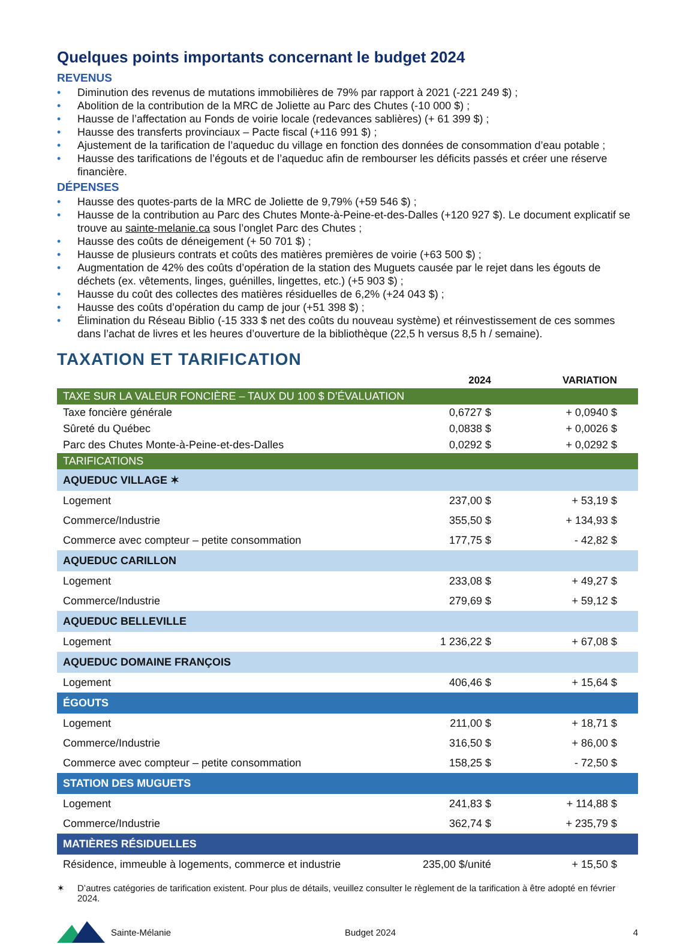Quelques points importants concernant le budget 2024
REVENUS
• Diminution des revenus de mutations immobilières de 79% par rapport à 2021 (-221 249 $) ;
• Abolition de la contribution de la MRC de Joliette au Parc des Chutes (-10 000 $) ;
• Hausse de l’affectation au Fonds de voirie locale (redevances sablières) (+ 61 399 $) ;
• Hausse des transferts provinciaux – Pacte fiscal (+116 991 $) ;
• Ajustement de la tarification de l’aqueduc du village en fonction des données de consommation d’eau potable ;
• Hausse des tarifications de l’égouts et de l’aqueduc afin de rembourser les déficits passés et créer une réserve financière.
DÉPENSES
• Hausse des quotes-parts de la MRC de Joliette de 9,79% (+59 546 $) ;
• Hausse de la contribution au Parc des Chutes Monte-à-Peine-et-des-Dalles (+120 927 $). Le document explicatif se trouve au sainte-melanie.ca sous l’onglet Parc des Chutes ;
• Hausse des coûts de déneigement (+ 50 701 $) ;
• Hausse de plusieurs contrats et coûts des matières premières de voirie (+63 500 $) ;
• Augmentation de 42% des coûts d’opération de la station des Muguets causée par le rejet dans les égouts de déchets (ex. vêtements, linges, guénilles, lingettes, etc.) (+5 903 $) ;
• Hausse du coût des collectes des matières résiduelles de 6,2% (+24 043 $) ;
• Hausse des coûts d’opération du camp de jour (+51 398 $) ;
• Élimination du Réseau Biblio (-15 333 $ net des coûts du nouveau système) et réinvestissement de ces sommes dans l’achat de livres et les heures d’ouverture de la bibliothèque (22,5 h versus 8,5 h / semaine).
TAXATION ET TARIFICATION
| | 2024 | VARIATION |
| --- | --- | --- |
| TAXE SUR LA VALEUR FONCIÈRE – TAUX DU 100 $ D’ÉVALUATION | | |
| Taxe foncière générale | 0,6727 $ | + 0,0940 $ |
| Sûreté du Québec | 0,0838 $ | + 0,0026 $ |
| Parc des Chutes Monte-à-Peine-et-des-Dalles | 0,0292 $ | + 0,0292 $ |
| TARIFICATIONS | | |
| AQUEDUC VILLAGE ✶ | | |
| Logement | 237,00 $ | + 53,19 $ |
| Commerce/Industrie | 355,50 $ | + 134,93 $ |
| Commerce avec compteur – petite consommation | 177,75 $ | - 42,82 $ |
| AQUEDUC CARILLON | | |
| Logement | 233,08 $ | + 49,27 $ |
| Commerce/Industrie | 279,69 $ | + 59,12 $ |
| AQUEDUC BELLEVILLE | | |
| Logement | 1 236,22 $ | + 67,08 $ |
| AQUEDUC DOMAINE FRANÇOIS | | |
| Logement | 406,46 $ | + 15,64 $ |
| ÉGOUTS | | |
| Logement | 211,00 $ | + 18,71 $ |
| Commerce/Industrie | 316,50 $ | + 86,00 $ |
| Commerce avec compteur – petite consommation | 158,25 $ | - 72,50 $ |
| STATION DES MUGUETS | | |
| Logement | 241,83 $ | + 114,88 $ |
| Commerce/Industrie | 362,74 $ | + 235,79 $ |
| MATIÈRES RÉSIDUELLES | | |
| Résidence, immeuble à logements, commerce et industrie | 235,00 $/unité | + 15,50 $ |
✶ D’autres catégories de tarification existent. Pour plus de détails, veuillez consulter le règlement de la tarification à être adopté en février 2024.
Sainte-Mélanie Budget 2024 4